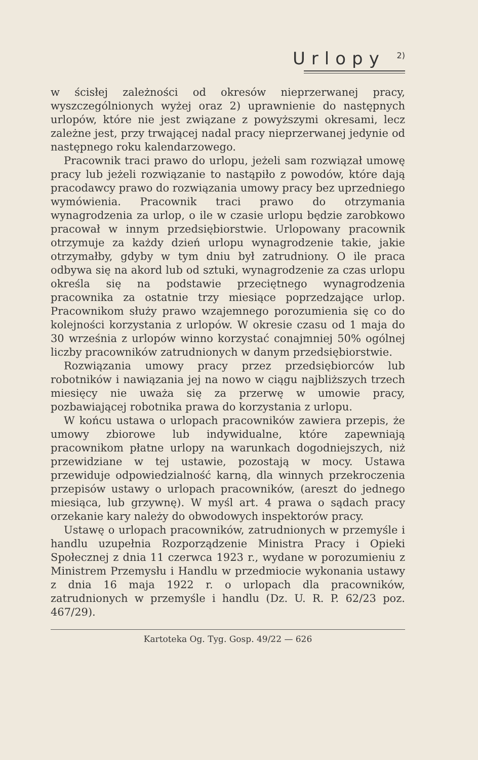Urlopy <sup>2)</sup>
w ścisłej zależności od okresów nieprzerwanej pracy, wyszczególnionych wyżej oraz 2) uprawnienie do następnych urlopów, które nie jest związane z powyższymi okresami, lecz zależne jest, przy trwającej nadal pracy nieprzerwanej jedynie od następnego roku kalendarzowego.
Pracownik traci prawo do urlopu, jeżeli sam rozwiązał umowę pracy lub jeżeli rozwiązanie to nastąpiło z powodów, które dają pracodawcy prawo do rozwiązania umowy pracy bez uprzedniego wymówienia. Pracownik traci prawo do otrzymania wynagrodzenia za urlop, o ile w czasie urlopu będzie zarobkowo pracował w innym przedsiębiorstwie. Urlopowany pracownik otrzymuje za każdy dzień urlopu wynagrodzenie takie, jakie otrzymałby, gdyby w tym dniu był zatrudniony. O ile praca odbywa się na akord lub od sztuki, wynagrodzenie za czas urlopu określa się na podstawie przeciętnego wynagrodzenia pracownika za ostatnie trzy miesiące poprzedzające urlop. Pracownikom służy prawo wzajemnego porozumienia się co do kolejności korzystania z urlopów. W okresie czasu od 1 maja do 30 września z urlopów winno korzystać conajmniej 50% ogólnej liczby pracowników zatrudnionych w danym przedsiębiorstwie.
Rozwiązania umowy pracy przez przedsiębiorców lub robotników i nawiązania jej na nowo w ciągu najbliższych trzech miesięcy nie uważa się za przerwę w umowie pracy, pozbawiającej robotnika prawa do korzystania z urlopu.
W końcu ustawa o urlopach pracowników zawiera przepis, że umowy zbiorowe lub indywidualne, które zapewniają pracownikom płatne urlopy na warunkach dogodniejszych, niż przewidziane w tej ustawie, pozostają w mocy. Ustawa przewiduje odpowiedzialność karną, dla winnych przekroczenia przepisów ustawy o urlopach pracowników, (areszt do jednego miesiąca, lub grzywnę). W myśl art. 4 prawa o sądach pracy orzekanie kary należy do obwodowych inspektorów pracy.
Ustawę o urlopach pracowników, zatrudnionych w przemyśle i handlu uzupełnia Rozporządzenie Ministra Pracy i Opieki Społecznej z dnia 11 czerwca 1923 r., wydane w porozumieniu z Ministrem Przemysłu i Handlu w przedmiocie wykonania ustawy z dnia 16 maja 1922 r. o urlopach dla pracowników, zatrudnionych w przemyśle i handlu (Dz. U. R. P. 62/23 poz. 467/29).
Kartoteka Og. Tyg. Gosp. 49/22 — 626